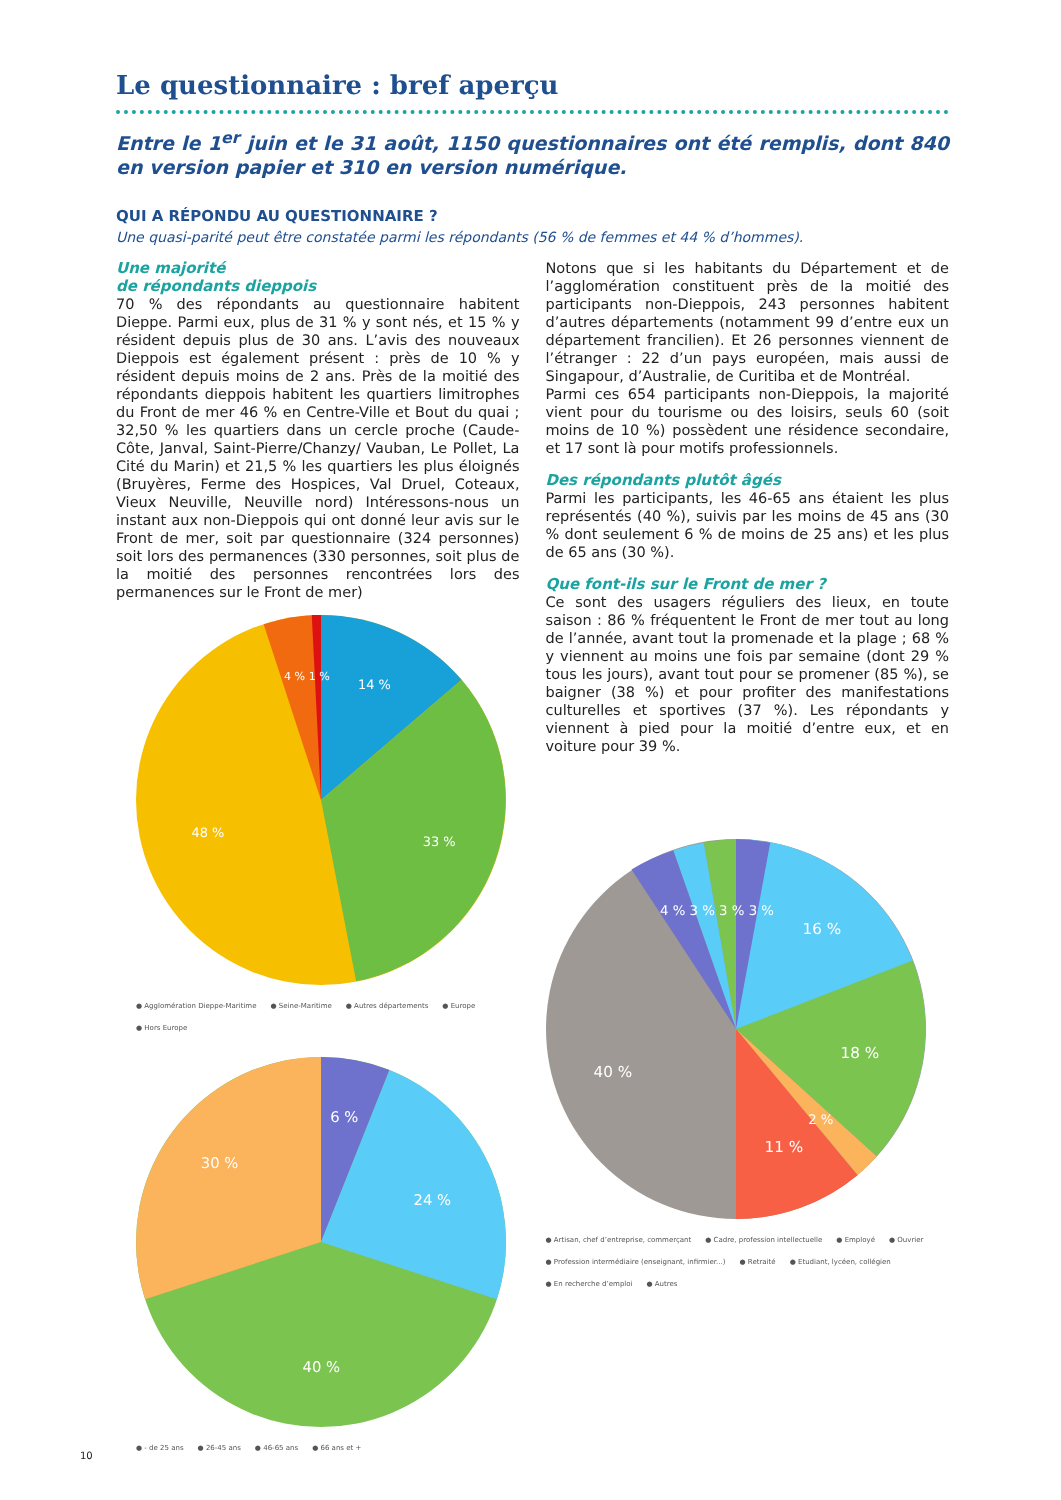Le questionnaire : bref aperçu
Entre le 1<sup>er</sup> juin et le 31 août, 1150 questionnaires ont été remplis, dont 840 en version papier et 310 en version numérique.
QUI A RÉPONDU AU QUESTIONNAIRE ?
Une quasi-parité peut être constatée parmi les répondants (56 % de femmes et 44 % d’hommes).
Une majorité
de répondants dieppois
70 % des répondants au questionnaire habitent Dieppe. Parmi eux, plus de 31 % y sont nés, et 15 % y résident depuis plus de 30 ans. L’avis des nouveaux Dieppois est également présent : près de 10 % y résident depuis moins de 2 ans. Près de la moitié des répondants dieppois habitent les quartiers limitrophes du Front de mer 46 % en Centre-Ville et Bout du quai ; 32,50 % les quartiers dans un cercle proche (Caude-Côte, Janval, Saint-Pierre/Chanzy/ Vauban, Le Pollet, La Cité du Marin) et 21,5 % les quartiers les plus éloignés (Bruyères, Ferme des Hospices, Val Druel, Coteaux, Vieux Neuville, Neuville nord) Intéressons-nous un instant aux non-Dieppois qui ont donné leur avis sur le Front de mer, soit par questionnaire (324 personnes) soit lors des permanences (330 personnes, soit plus de la moitié des personnes rencontrées lors des permanences sur le Front de mer)
14 %
33 %
48 %
4 % 1 %
● Agglomération Dieppe-Maritime ● Seine-Maritime ● Autres départements ● Europe ● Hors Europe
6 %
24 %
40 %
30 %
● - de 25 ans ● 26-45 ans ● 46-65 ans ● 66 ans et +
Notons que si les habitants du Département et de l’agglomération constituent près de la moitié des participants non-Dieppois, 243 personnes habitent d’autres départements (notamment 99 d’entre eux un département francilien). Et 26 personnes viennent de l’étranger : 22 d’un pays européen, mais aussi de Singapour, d’Australie, de Curitiba et de Montréal.
Parmi ces 654 participants non-Dieppois, la majorité vient pour du tourisme ou des loisirs, seuls 60 (soit moins de 10 %) possèdent une résidence secondaire, et 17 sont là pour motifs professionnels.
Des répondants plutôt âgés
Parmi les participants, les 46-65 ans étaient les plus représentés (40 %), suivis par les moins de 45 ans (30 % dont seulement 6 % de moins de 25 ans) et les plus de 65 ans (30 %).
Que font-ils sur le Front de mer ?
Ce sont des usagers réguliers des lieux, en toute saison : 86 % fréquentent le Front de mer tout au long de l’année, avant tout la promenade et la plage ; 68 % y viennent au moins une fois par semaine (dont 29 % tous les jours), avant tout pour se promener (85 %), se baigner (38 %) et pour profiter des manifestations culturelles et sportives (37 %). Les répondants y viennent à pied pour la moitié d’entre eux, et en voiture pour 39 %.
16 %
18 %
2 %
11 %
40 %
4 % 3 % 3 % 3 %
● Artisan, chef d’entreprise, commerçant ● Cadre, profession intellectuelle ● Employé ● Ouvrier ● Profession intermédiaire (enseignant, infirmier...) ● Retraité ● Etudiant, lycéen, collégien ● En recherche d’emploi ● Autres
10